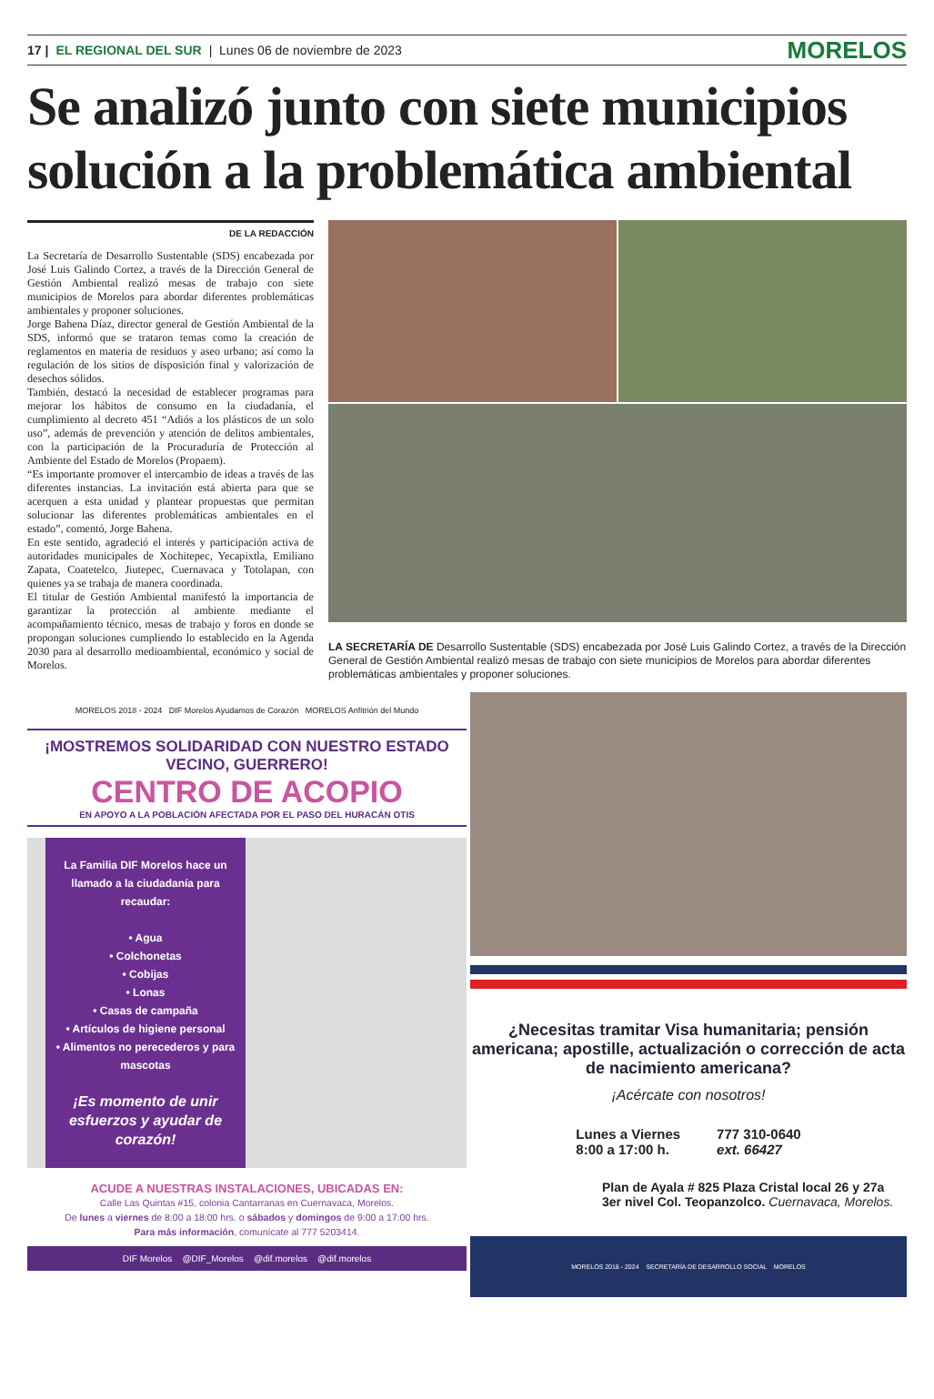17 | EL REGIONAL DEL SUR | Lunes 06 de noviembre de 2023 MORELOS
Se analizó junto con siete municipios solución a la problemática ambiental
DE LA REDACCIÓN
La Secretaría de Desarrollo Sustentable (SDS) encabezada por José Luis Galindo Cortez, a través de la Dirección General de Gestión Ambiental realizó mesas de trabajo con siete municipios de Morelos para abordar diferentes problemáticas ambientales y proponer soluciones.
Jorge Bahena Díaz, director general de Gestión Ambiental de la SDS, informó que se trataron temas como la creación de reglamentos en materia de residuos y aseo urbano; así como la regulación de los sitios de disposición final y valorización de desechos sólidos.
También, destacó la necesidad de establecer programas para mejorar los hábitos de consumo en la ciudadanía, el cumplimiento al decreto 451 “Adiós a los plásticos de un solo uso”, además de prevención y atención de delitos ambientales, con la participación de la Procuraduría de Protección al Ambiente del Estado de Morelos (Propaem).
“Es importante promover el intercambio de ideas a través de las diferentes instancias. La invitación está abierta para que se acerquen a esta unidad y plantear propuestas que permitan solucionar las diferentes problemáticas ambientales en el estado”, comentó, Jorge Bahena.
En este sentido, agradeció el interés y participación activa de autoridades municipales de Xochitepec, Yecapixtla, Emiliano Zapata, Coatetelco, Jiutepec, Cuernavaca y Totolapan, con quienes ya se trabaja de manera coordinada.
El titular de Gestión Ambiental manifestó la importancia de garantizar la protección al ambiente mediante el acompañamiento técnico, mesas de trabajo y foros en donde se propongan soluciones cumpliendo lo establecido en la Agenda 2030 para al desarrollo medioambiental, económico y social de Morelos.
LA SECRETARÍA DE Desarrollo Sustentable (SDS) encabezada por José Luis Galindo Cortez, a través de la Dirección General de Gestión Ambiental realizó mesas de trabajo con siete municipios de Morelos para abordar diferentes problemáticas ambientales y proponer soluciones.
MORELOS 2018 - 2024 DIF Morelos Ayudamos de Corazón MORELOS Anfitrión del Mundo
¡MOSTREMOS SOLIDARIDAD CON NUESTRO ESTADO VECINO, GUERRERO!
CENTRO DE ACOPIO
EN APOYO A LA POBLACIÓN AFECTADA POR EL PASO DEL HURACÁN OTIS
La Familia DIF Morelos hace un llamado a la ciudadanía para recaudar:
• Agua
• Colchonetas
• Cobijas
• Lonas
• Casas de campaña
• Artículos de higiene personal
• Alimentos no perecederos y para mascotas
¡Es momento de unir esfuerzos y ayudar de corazón!
ACUDE A NUESTRAS INSTALACIONES, UBICADAS EN:
Calle Las Quintas #15, colonia Cantarranas en Cuernavaca, Morelos.
De lunes a viernes de 8:00 a 18:00 hrs. o sábados y domingos de 9:00 a 17:00 hrs.
Para más información, comunícate al 777 5203414.
DIF Morelos @DIF_Morelos @dif.morelos @dif.morelos
¿Necesitas tramitar Visa humanitaria; pensión americana; apostille, actualización o corrección de acta de nacimiento americana?
¡Acércate con nosotros!
Lunes a Viernes
8:00 a 17:00 h.
777 310-0640
ext. 66427
Plan de Ayala # 825 Plaza Cristal local 26 y 27a 3er nivel Col. Teopanzolco. Cuernavaca, Morelos.
MORELOS 2018 - 2024 SECRETARÍA DE DESARROLLO SOCIAL MORELOS